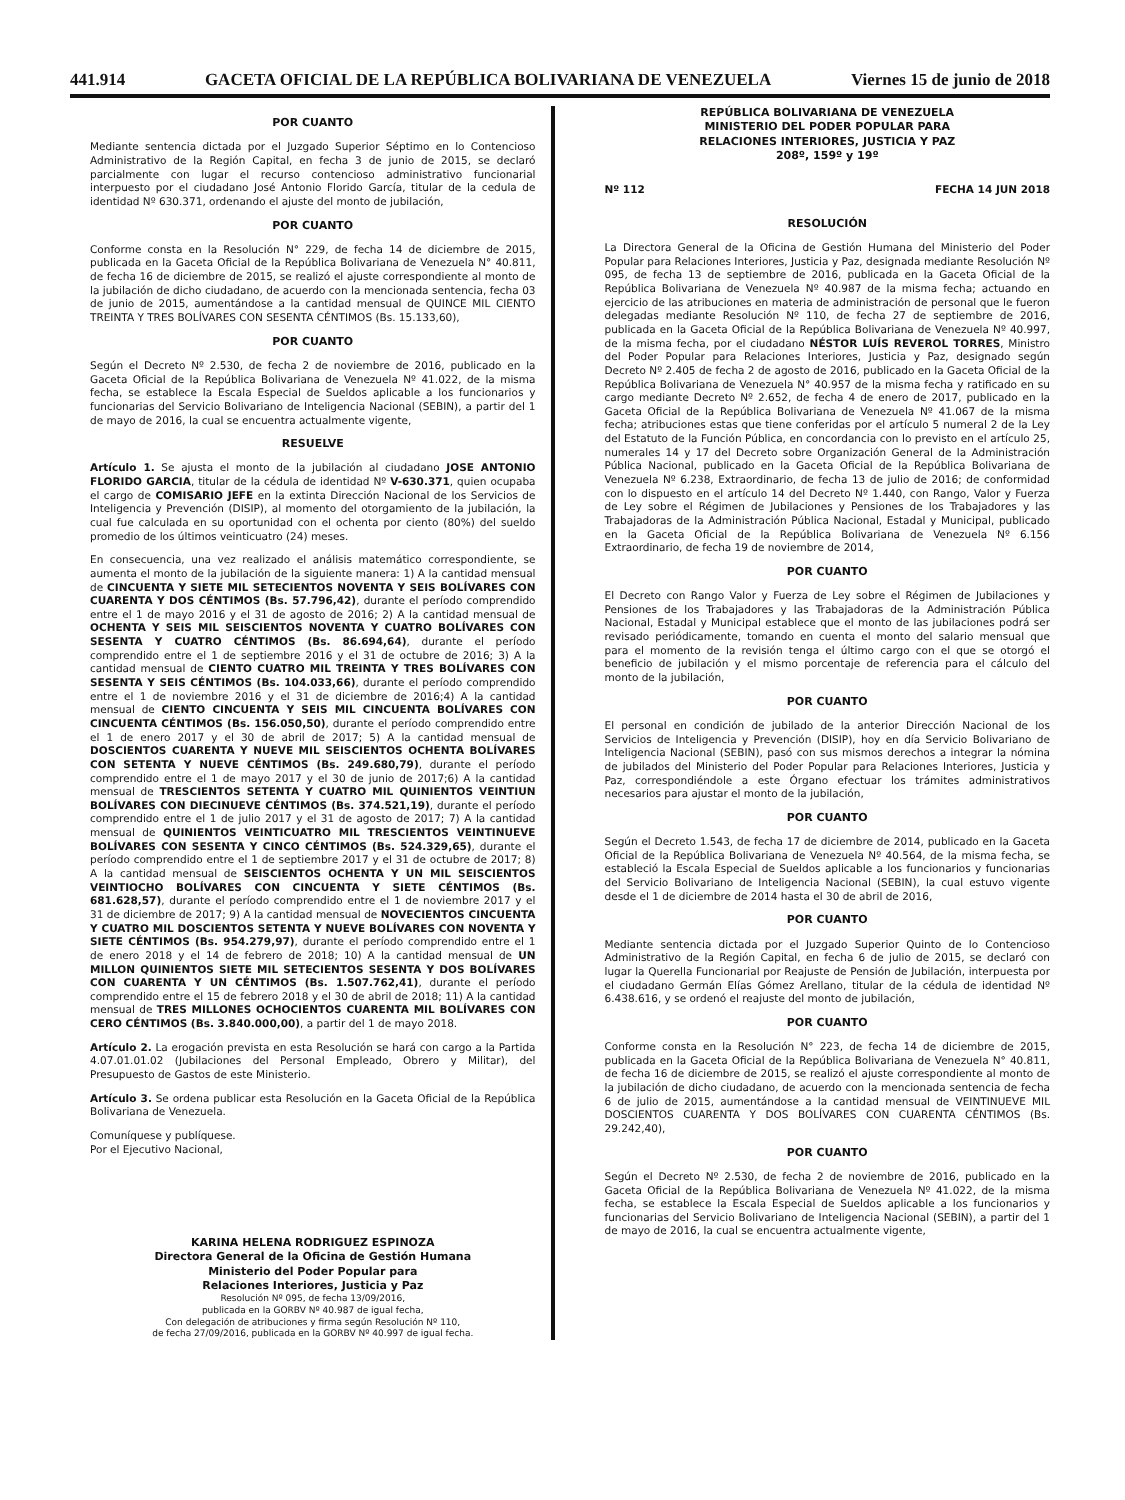441.914 GACETA OFICIAL DE LA REPÚBLICA BOLIVARIANA DE VENEZUELA Viernes 15 de junio de 2018
POR CUANTO
Mediante sentencia dictada por el Juzgado Superior Séptimo en lo Contencioso Administrativo de la Región Capital, en fecha 3 de junio de 2015, se declaró parcialmente con lugar el recurso contencioso administrativo funcionarial interpuesto por el ciudadano José Antonio Florido García, titular de la cedula de identidad Nº 630.371, ordenando el ajuste del monto de jubilación,
POR CUANTO
Conforme consta en la Resolución N° 229, de fecha 14 de diciembre de 2015, publicada en la Gaceta Oficial de la República Bolivariana de Venezuela N° 40.811, de fecha 16 de diciembre de 2015, se realizó el ajuste correspondiente al monto de la jubilación de dicho ciudadano, de acuerdo con la mencionada sentencia, fecha 03 de junio de 2015, aumentándose a la cantidad mensual de QUINCE MIL CIENTO TREINTA Y TRES BOLÍVARES CON SESENTA CÉNTIMOS (Bs. 15.133,60),
POR CUANTO
Según el Decreto Nº 2.530, de fecha 2 de noviembre de 2016, publicado en la Gaceta Oficial de la República Bolivariana de Venezuela Nº 41.022, de la misma fecha, se establece la Escala Especial de Sueldos aplicable a los funcionarios y funcionarias del Servicio Bolivariano de Inteligencia Nacional (SEBIN), a partir del 1 de mayo de 2016, la cual se encuentra actualmente vigente,
RESUELVE
Artículo 1. Se ajusta el monto de la jubilación al ciudadano JOSE ANTONIO FLORIDO GARCIA, titular de la cédula de identidad Nº V-630.371, quien ocupaba el cargo de COMISARIO JEFE en la extinta Dirección Nacional de los Servicios de Inteligencia y Prevención (DISIP), al momento del otorgamiento de la jubilación, la cual fue calculada en su oportunidad con el ochenta por ciento (80%) del sueldo promedio de los últimos veinticuatro (24) meses.
En consecuencia, una vez realizado el análisis matemático correspondiente, se aumenta el monto de la jubilación de la siguiente manera: 1) A la cantidad mensual de CINCUENTA Y SIETE MIL SETECIENTOS NOVENTA Y SEIS BOLÍVARES CON CUARENTA Y DOS CÉNTIMOS (Bs. 57.796,42), durante el período comprendido entre el 1 de mayo 2016 y el 31 de agosto de 2016; 2) A la cantidad mensual de OCHENTA Y SEIS MIL SEISCIENTOS NOVENTA Y CUATRO BOLÍVARES CON SESENTA Y CUATRO CÉNTIMOS (Bs. 86.694,64), durante el período comprendido entre el 1 de septiembre 2016 y el 31 de octubre de 2016; 3) A la cantidad mensual de CIENTO CUATRO MIL TREINTA Y TRES BOLÍVARES CON SESENTA Y SEIS CÉNTIMOS (Bs. 104.033,66), durante el período comprendido entre el 1 de noviembre 2016 y el 31 de diciembre de 2016;4) A la cantidad mensual de CIENTO CINCUENTA Y SEIS MIL CINCUENTA BOLÍVARES CON CINCUENTA CÉNTIMOS (Bs. 156.050,50), durante el período comprendido entre el 1 de enero 2017 y el 30 de abril de 2017; 5) A la cantidad mensual de DOSCIENTOS CUARENTA Y NUEVE MIL SEISCIENTOS OCHENTA BOLÍVARES CON SETENTA Y NUEVE CÉNTIMOS (Bs. 249.680,79), durante el período comprendido entre el 1 de mayo 2017 y el 30 de junio de 2017;6) A la cantidad mensual de TRESCIENTOS SETENTA Y CUATRO MIL QUINIENTOS VEINTIUN BOLÍVARES CON DIECINUEVE CÉNTIMOS (Bs. 374.521,19), durante el período comprendido entre el 1 de julio 2017 y el 31 de agosto de 2017; 7) A la cantidad mensual de QUINIENTOS VEINTICUATRO MIL TRESCIENTOS VEINTINUEVE BOLÍVARES CON SESENTA Y CINCO CÉNTIMOS (Bs. 524.329,65), durante el período comprendido entre el 1 de septiembre 2017 y el 31 de octubre de 2017; 8) A la cantidad mensual de SEISCIENTOS OCHENTA Y UN MIL SEISCIENTOS VEINTIOCHO BOLÍVARES CON CINCUENTA Y SIETE CÉNTIMOS (Bs. 681.628,57), durante el período comprendido entre el 1 de noviembre 2017 y el 31 de diciembre de 2017; 9) A la cantidad mensual de NOVECIENTOS CINCUENTA Y CUATRO MIL DOSCIENTOS SETENTA Y NUEVE BOLÍVARES CON NOVENTA Y SIETE CÉNTIMOS (Bs. 954.279,97), durante el período comprendido entre el 1 de enero 2018 y el 14 de febrero de 2018; 10) A la cantidad mensual de UN MILLON QUINIENTOS SIETE MIL SETECIENTOS SESENTA Y DOS BOLÍVARES CON CUARENTA Y UN CÉNTIMOS (Bs. 1.507.762,41), durante el período comprendido entre el 15 de febrero 2018 y el 30 de abril de 2018; 11) A la cantidad mensual de TRES MILLONES OCHOCIENTOS CUARENTA MIL BOLÍVARES CON CERO CÉNTIMOS (Bs. 3.840.000,00), a partir del 1 de mayo 2018.
Artículo 2. La erogación prevista en esta Resolución se hará con cargo a la Partida 4.07.01.01.02 (Jubilaciones del Personal Empleado, Obrero y Militar), del Presupuesto de Gastos de este Ministerio.
Artículo 3. Se ordena publicar esta Resolución en la Gaceta Oficial de la República Bolivariana de Venezuela.
Comuníquese y publíquese.
Por el Ejecutivo Nacional,
KARINA HELENA RODRIGUEZ ESPINOZA
Directora General de la Oficina de Gestión Humana
Ministerio del Poder Popular para
Relaciones Interiores, Justicia y Paz
Resolución Nº 095, de fecha 13/09/2016,
publicada en la GORBV Nº 40.987 de igual fecha,
Con delegación de atribuciones y firma según Resolución Nº 110,
de fecha 27/09/2016, publicada en la GORBV Nº 40.997 de igual fecha.
REPÚBLICA BOLIVARIANA DE VENEZUELA
MINISTERIO DEL PODER POPULAR PARA
RELACIONES INTERIORES, JUSTICIA Y PAZ
208º, 159º y 19º
Nº 112 FECHA 14 JUN 2018
RESOLUCIÓN
La Directora General de la Oficina de Gestión Humana del Ministerio del Poder Popular para Relaciones Interiores, Justicia y Paz, designada mediante Resolución Nº 095, de fecha 13 de septiembre de 2016, publicada en la Gaceta Oficial de la República Bolivariana de Venezuela Nº 40.987 de la misma fecha; actuando en ejercicio de las atribuciones en materia de administración de personal que le fueron delegadas mediante Resolución Nº 110, de fecha 27 de septiembre de 2016, publicada en la Gaceta Oficial de la República Bolivariana de Venezuela Nº 40.997, de la misma fecha, por el ciudadano NÉSTOR LUÍS REVEROL TORRES, Ministro del Poder Popular para Relaciones Interiores, Justicia y Paz, designado según Decreto Nº 2.405 de fecha 2 de agosto de 2016, publicado en la Gaceta Oficial de la República Bolivariana de Venezuela N° 40.957 de la misma fecha y ratificado en su cargo mediante Decreto Nº 2.652, de fecha 4 de enero de 2017, publicado en la Gaceta Oficial de la República Bolivariana de Venezuela Nº 41.067 de la misma fecha; atribuciones estas que tiene conferidas por el artículo 5 numeral 2 de la Ley del Estatuto de la Función Pública, en concordancia con lo previsto en el artículo 25, numerales 14 y 17 del Decreto sobre Organización General de la Administración Pública Nacional, publicado en la Gaceta Oficial de la República Bolivariana de Venezuela Nº 6.238, Extraordinario, de fecha 13 de julio de 2016; de conformidad con lo dispuesto en el artículo 14 del Decreto Nº 1.440, con Rango, Valor y Fuerza de Ley sobre el Régimen de Jubilaciones y Pensiones de los Trabajadores y las Trabajadoras de la Administración Pública Nacional, Estadal y Municipal, publicado en la Gaceta Oficial de la República Bolivariana de Venezuela Nº 6.156 Extraordinario, de fecha 19 de noviembre de 2014,
POR CUANTO
El Decreto con Rango Valor y Fuerza de Ley sobre el Régimen de Jubilaciones y Pensiones de los Trabajadores y las Trabajadoras de la Administración Pública Nacional, Estadal y Municipal establece que el monto de las jubilaciones podrá ser revisado periódicamente, tomando en cuenta el monto del salario mensual que para el momento de la revisión tenga el último cargo con el que se otorgó el beneficio de jubilación y el mismo porcentaje de referencia para el cálculo del monto de la jubilación,
POR CUANTO
El personal en condición de jubilado de la anterior Dirección Nacional de los Servicios de Inteligencia y Prevención (DISIP), hoy en día Servicio Bolivariano de Inteligencia Nacional (SEBIN), pasó con sus mismos derechos a integrar la nómina de jubilados del Ministerio del Poder Popular para Relaciones Interiores, Justicia y Paz, correspondiéndole a este Órgano efectuar los trámites administrativos necesarios para ajustar el monto de la jubilación,
POR CUANTO
Según el Decreto 1.543, de fecha 17 de diciembre de 2014, publicado en la Gaceta Oficial de la República Bolivariana de Venezuela Nº 40.564, de la misma fecha, se estableció la Escala Especial de Sueldos aplicable a los funcionarios y funcionarias del Servicio Bolivariano de Inteligencia Nacional (SEBIN), la cual estuvo vigente desde el 1 de diciembre de 2014 hasta el 30 de abril de 2016,
POR CUANTO
Mediante sentencia dictada por el Juzgado Superior Quinto de lo Contencioso Administrativo de la Región Capital, en fecha 6 de julio de 2015, se declaró con lugar la Querella Funcionarial por Reajuste de Pensión de Jubilación, interpuesta por el ciudadano Germán Elías Gómez Arellano, titular de la cédula de identidad Nº 6.438.616, y se ordenó el reajuste del monto de jubilación,
POR CUANTO
Conforme consta en la Resolución N° 223, de fecha 14 de diciembre de 2015, publicada en la Gaceta Oficial de la República Bolivariana de Venezuela N° 40.811, de fecha 16 de diciembre de 2015, se realizó el ajuste correspondiente al monto de la jubilación de dicho ciudadano, de acuerdo con la mencionada sentencia de fecha 6 de julio de 2015, aumentándose a la cantidad mensual de VEINTINUEVE MIL DOSCIENTOS CUARENTA Y DOS BOLÍVARES CON CUARENTA CÉNTIMOS (Bs. 29.242,40),
POR CUANTO
Según el Decreto Nº 2.530, de fecha 2 de noviembre de 2016, publicado en la Gaceta Oficial de la República Bolivariana de Venezuela Nº 41.022, de la misma fecha, se establece la Escala Especial de Sueldos aplicable a los funcionarios y funcionarias del Servicio Bolivariano de Inteligencia Nacional (SEBIN), a partir del 1 de mayo de 2016, la cual se encuentra actualmente vigente,